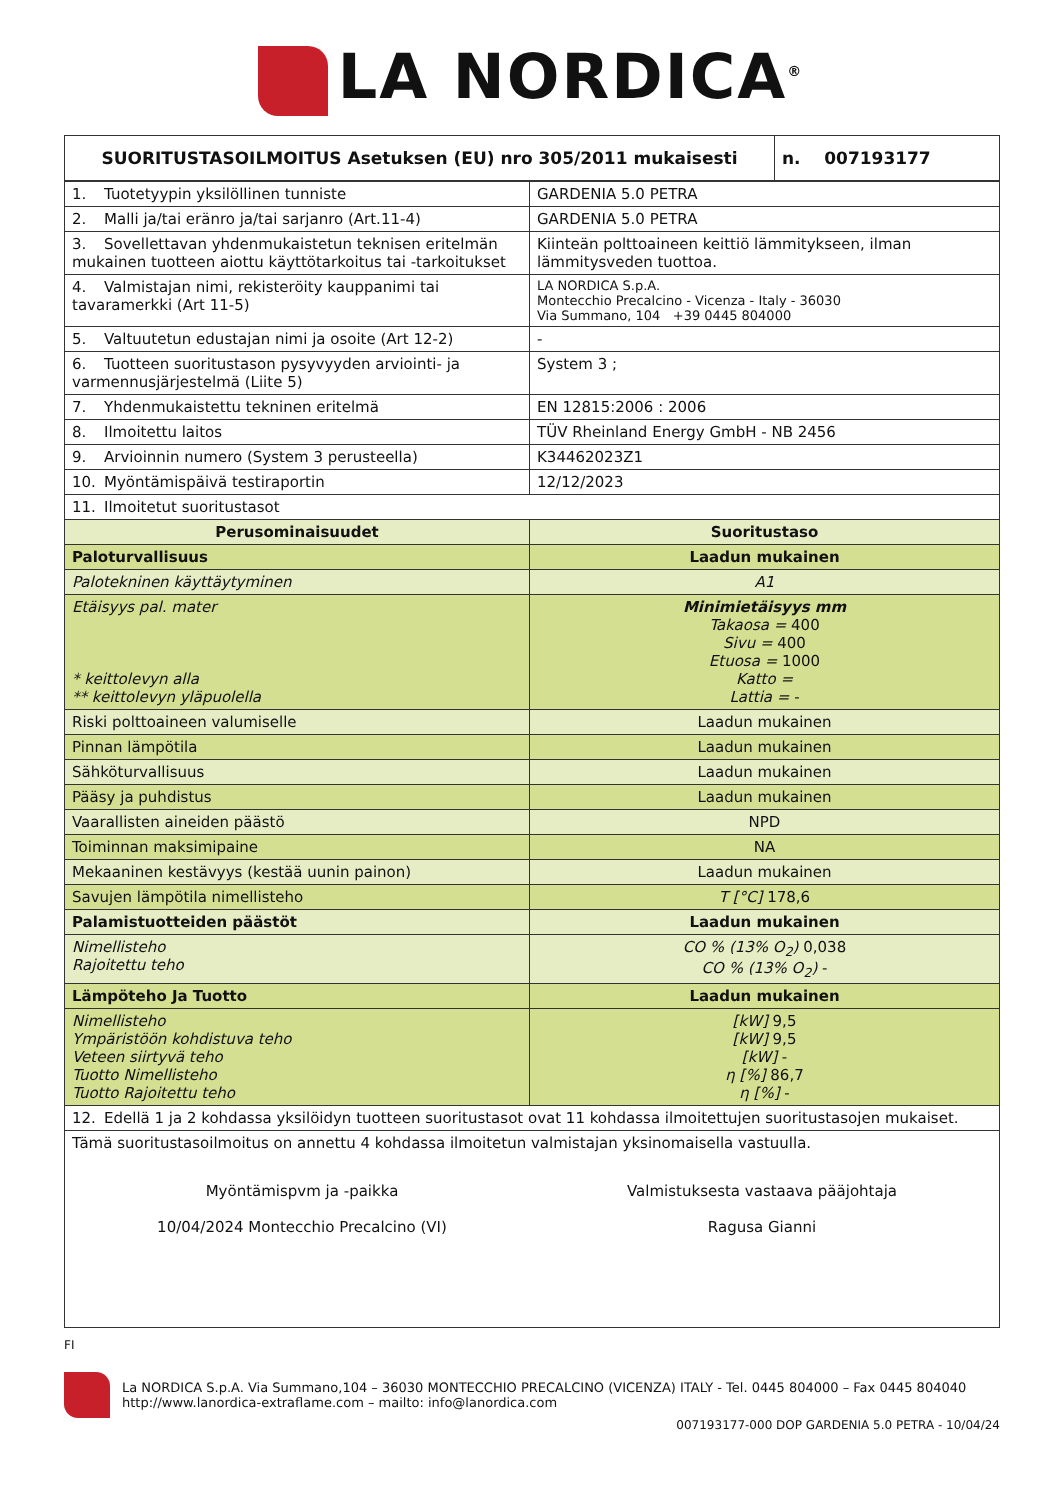LA NORDICA<sup>®</sup>
| SUORITUSTASOILMOITUS Asetuksen (EU) nro 305/2011 mukaisesti | n. 007193177 |
| 1. Tuotetyypin yksilöllinen tunniste | GARDENIA 5.0 PETRA |
| 2. Malli ja/tai eränro ja/tai sarjanro (Art.11-4) | GARDENIA 5.0 PETRA |
| 3. Sovellettavan yhdenmukaistetun teknisen eritelmän mukainen tuotteen aiottu käyttötarkoitus tai -tarkoitukset | Kiinteän polttoaineen keittiö lämmitykseen, ilman lämmitysveden tuottoa. |
| 4. Valmistajan nimi, rekisteröity kauppanimi tai tavaramerkki (Art 11-5) | LA NORDICA S.p.A. Montecchio Precalcino - Vicenza - Italy - 36030 Via Summano, 104 +39 0445 804000 |
| 5. Valtuutetun edustajan nimi ja osoite (Art 12-2) | - |
| 6. Tuotteen suoritustason pysyvyyden arviointi- ja varmennusjärjestelmä (Liite 5) | System 3 ; |
| 7. Yhdenmukaistettu tekninen eritelmä | EN 12815:2006 : 2006 |
| 8. Ilmoitettu laitos | TÜV Rheinland Energy GmbH - NB 2456 |
| 9. Arvioinnin numero (System 3 perusteella) | K34462023Z1 |
| 10. Myöntämispäivä testiraportin | 12/12/2023 |
| 11. Ilmoitetut suoritustasot | |
| Perusominaisuudet | Suoritustaso |
| Paloturvallisuus | Laadun mukainen |
| Palotekninen käyttäytyminen | A1 |
| Etäisyys pal. mater * keittolevyn alla ** keittolevyn yläpuolella | Minimietäisyys mm Takaosa = 400 Sivu = 400 Etuosa = 1000 Katto = Lattia = - |
| Riski polttoaineen valumiselle | Laadun mukainen |
| Pinnan lämpötila | Laadun mukainen |
| Sähköturvallisuus | Laadun mukainen |
| Pääsy ja puhdistus | Laadun mukainen |
| Vaarallisten aineiden päästö | NPD |
| Toiminnan maksimipaine | NA |
| Mekaaninen kestävyys (kestää uunin painon) | Laadun mukainen |
| Savujen lämpötila nimellisteho | T [°C] 178,6 |
| Palamistuotteiden päästöt | Laadun mukainen |
| Nimellisteho Rajoitettu teho | CO % (13% O<sub>2</sub>) 0,038 CO % (13% O<sub>2</sub>) - |
| Lämpöteho Ja Tuotto | Laadun mukainen |
| Nimellisteho Ympäristöön kohdistuva teho Veteen siirtyvä teho Tuotto Nimellisteho Tuotto Rajoitettu teho | [kW] 9,5 [kW] 9,5 [kW] - η [%] 86,7 η [%] - |
| 12. Edellä 1 ja 2 kohdassa yksilöidyn tuotteen suoritustasot ovat 11 kohdassa ilmoitettujen suoritustasojen mukaiset. | |
| Tämä suoritustasoilmoitus on annettu 4 kohdassa ilmoitetun valmistajan yksinomaisella vastuulla. Myöntämispvm ja -paikka 10/04/2024 Montecchio Precalcino (VI) Valmistuksesta vastaava pääjohtaja Ragusa Gianni | |
FI
La NORDICA S.p.A. Via Summano,104 – 36030 MONTECCHIO PRECALCINO (VICENZA) ITALY - Tel. 0445 804000 – Fax 0445 804040
http://www.lanordica-extraflame.com – mailto: info@lanordica.com
007193177-000 DOP GARDENIA 5.0 PETRA - 10/04/24